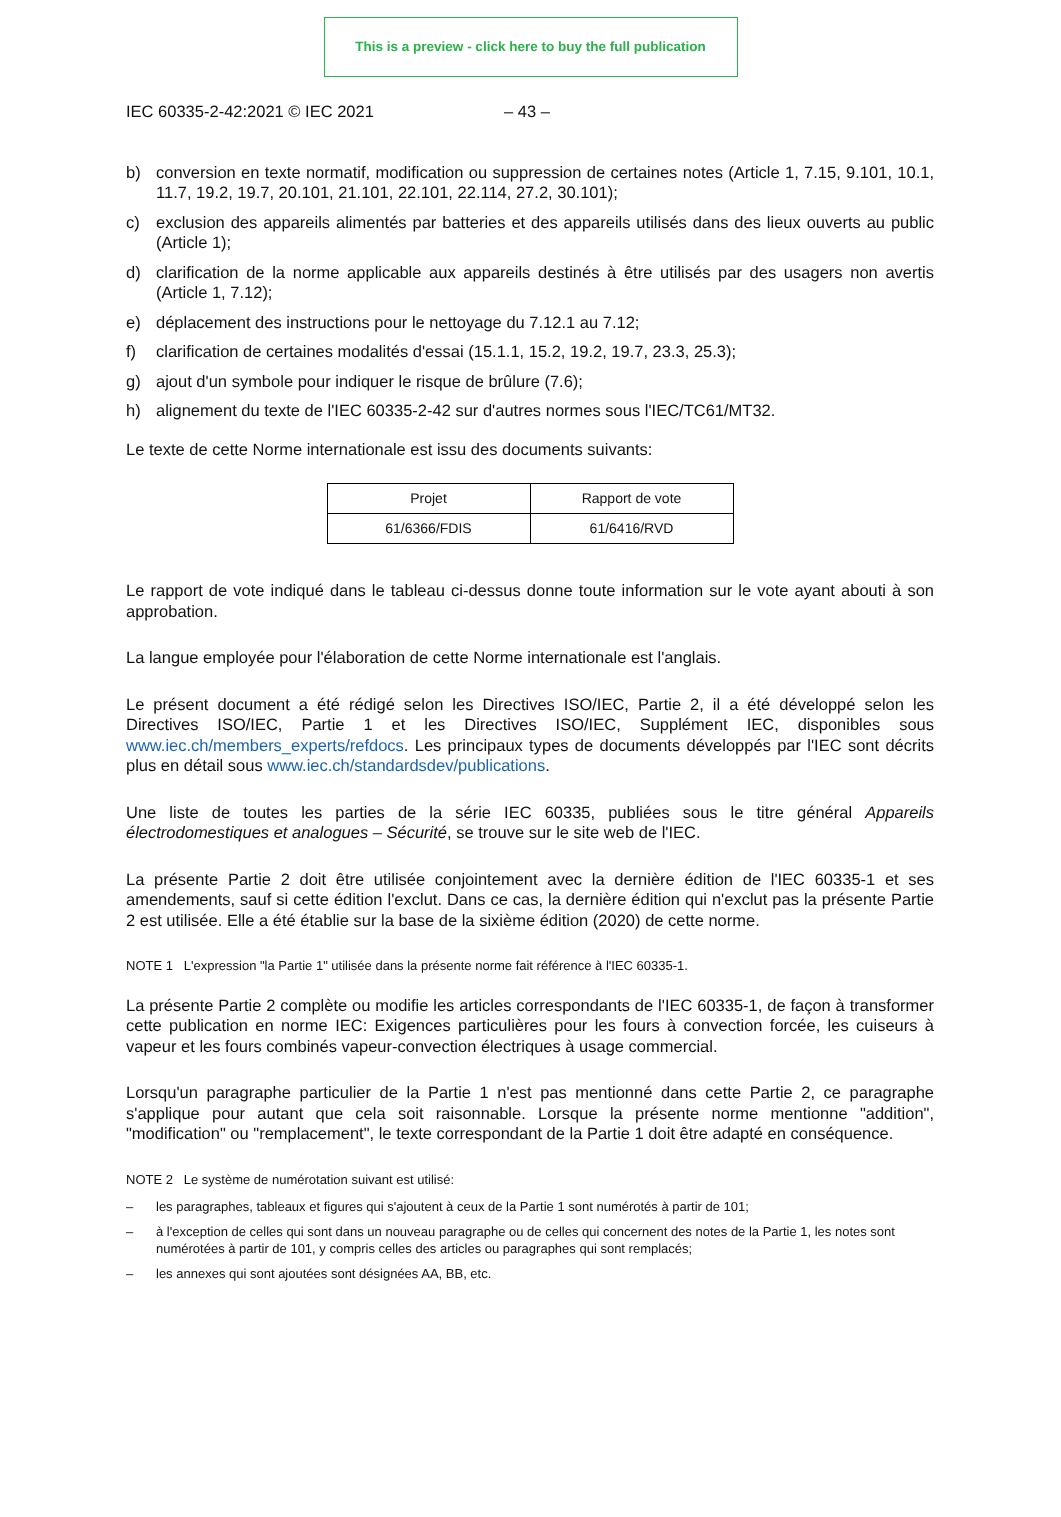This is a preview - click here to buy the full publication
IEC 60335-2-42:2021 © IEC 2021 – 43 –
b) conversion en texte normatif, modification ou suppression de certaines notes (Article 1, 7.15, 9.101, 10.1, 11.7, 19.2, 19.7, 20.101, 21.101, 22.101, 22.114, 27.2, 30.101);
c) exclusion des appareils alimentés par batteries et des appareils utilisés dans des lieux ouverts au public (Article 1);
d) clarification de la norme applicable aux appareils destinés à être utilisés par des usagers non avertis (Article 1, 7.12);
e) déplacement des instructions pour le nettoyage du 7.12.1 au 7.12;
f) clarification de certaines modalités d'essai (15.1.1, 15.2, 19.2, 19.7, 23.3, 25.3);
g) ajout d'un symbole pour indiquer le risque de brûlure (7.6);
h) alignement du texte de l'IEC 60335-2-42 sur d'autres normes sous l'IEC/TC61/MT32.
Le texte de cette Norme internationale est issu des documents suivants:
| Projet | Rapport de vote |
| --- | --- |
| 61/6366/FDIS | 61/6416/RVD |
Le rapport de vote indiqué dans le tableau ci-dessus donne toute information sur le vote ayant abouti à son approbation.
La langue employée pour l'élaboration de cette Norme internationale est l'anglais.
Le présent document a été rédigé selon les Directives ISO/IEC, Partie 2, il a été développé selon les Directives ISO/IEC, Partie 1 et les Directives ISO/IEC, Supplément IEC, disponibles sous www.iec.ch/members_experts/refdocs. Les principaux types de documents développés par l'IEC sont décrits plus en détail sous www.iec.ch/standardsdev/publications.
Une liste de toutes les parties de la série IEC 60335, publiées sous le titre général Appareils électrodomestiques et analogues – Sécurité, se trouve sur le site web de l'IEC.
La présente Partie 2 doit être utilisée conjointement avec la dernière édition de l'IEC 60335-1 et ses amendements, sauf si cette édition l'exclut. Dans ce cas, la dernière édition qui n'exclut pas la présente Partie 2 est utilisée. Elle a été établie sur la base de la sixième édition (2020) de cette norme.
NOTE 1 L'expression "la Partie 1" utilisée dans la présente norme fait référence à l'IEC 60335-1.
La présente Partie 2 complète ou modifie les articles correspondants de l'IEC 60335-1, de façon à transformer cette publication en norme IEC: Exigences particulières pour les fours à convection forcée, les cuiseurs à vapeur et les fours combinés vapeur-convection électriques à usage commercial.
Lorsqu'un paragraphe particulier de la Partie 1 n'est pas mentionné dans cette Partie 2, ce paragraphe s'applique pour autant que cela soit raisonnable. Lorsque la présente norme mentionne "addition", "modification" ou "remplacement", le texte correspondant de la Partie 1 doit être adapté en conséquence.
NOTE 2 Le système de numérotation suivant est utilisé:
– les paragraphes, tableaux et figures qui s'ajoutent à ceux de la Partie 1 sont numérotés à partir de 101;
– à l'exception de celles qui sont dans un nouveau paragraphe ou de celles qui concernent des notes de la Partie 1, les notes sont numérotées à partir de 101, y compris celles des articles ou paragraphes qui sont remplacés;
– les annexes qui sont ajoutées sont désignées AA, BB, etc.